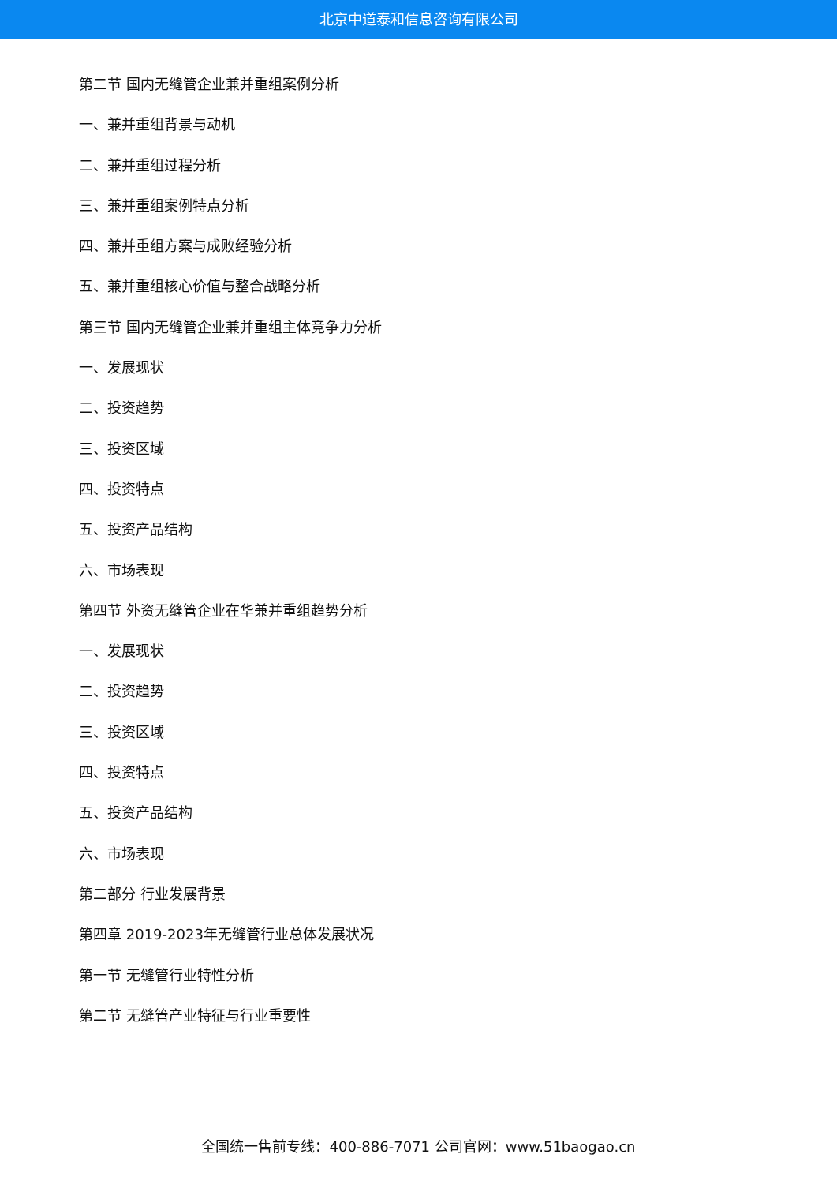北京中道泰和信息咨询有限公司
第二节 国内无缝管企业兼并重组案例分析
一、兼并重组背景与动机
二、兼并重组过程分析
三、兼并重组案例特点分析
四、兼并重组方案与成败经验分析
五、兼并重组核心价值与整合战略分析
第三节 国内无缝管企业兼并重组主体竞争力分析
一、发展现状
二、投资趋势
三、投资区域
四、投资特点
五、投资产品结构
六、市场表现
第四节 外资无缝管企业在华兼并重组趋势分析
一、发展现状
二、投资趋势
三、投资区域
四、投资特点
五、投资产品结构
六、市场表现
第二部分 行业发展背景
第四章 2019-2023年无缝管行业总体发展状况
第一节 无缝管行业特性分析
第二节 无缝管产业特征与行业重要性
全国统一售前专线：400-886-7071 公司官网：www.51baogao.cn